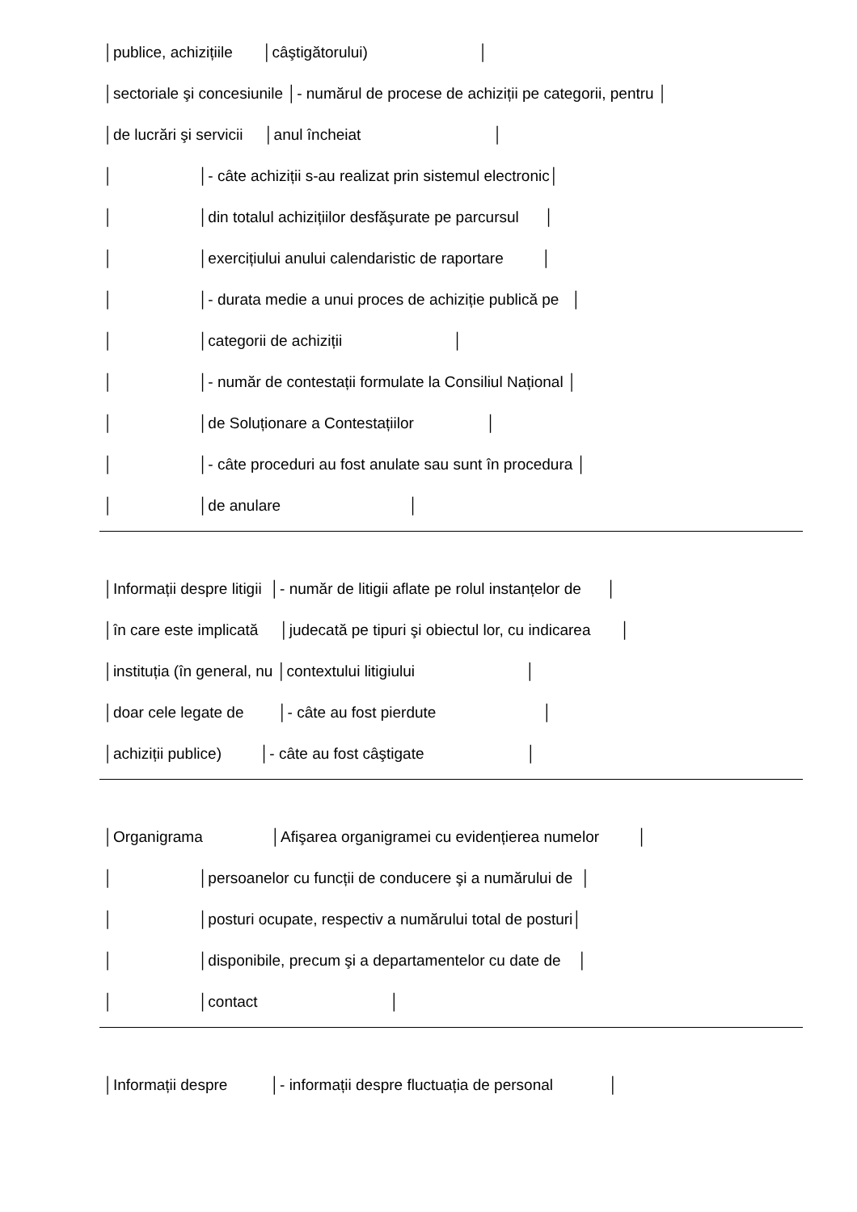│publice, achizițiile │câştigătorului) │
│sectoriale şi concesiunile │- numărul de procese de achiziții pe categorii, pentru │
│de lucrări şi servicii │anul încheiat │
│ │- câte achiziții s-au realizat prin sistemul electronic│
│ │din totalul achizițiilor desfăşurate pe parcursul │
│ │exercițiului anului calendaristic de raportare │
│ │- durata medie a unui proces de achiziție publică pe │
│ │categorii de achiziții │
│ │- număr de contestații formulate la Consiliul Național │
│ │de Soluționare a Contestațiilor │
│ │- câte proceduri au fost anulate sau sunt în procedura │
│ │de anulare │
│Informații despre litigii │- număr de litigii aflate pe rolul instanțelor de │
│în care este implicată │judecată pe tipuri şi obiectul lor, cu indicarea │
│instituția (în general, nu │contextului litigiului │
│doar cele legate de │- câte au fost pierdute │
│achiziții publice) │- câte au fost câştigate │
│Organigrama │Afişarea organigramei cu evidențierea numelor │
│ │persoanelor cu funcții de conducere şi a numărului de │
│ │posturi ocupate, respectiv a numărului total de posturi│
│ │disponibile, precum şi a departamentelor cu date de │
│ │contact │
│Informații despre │- informații despre fluctuația de personal │